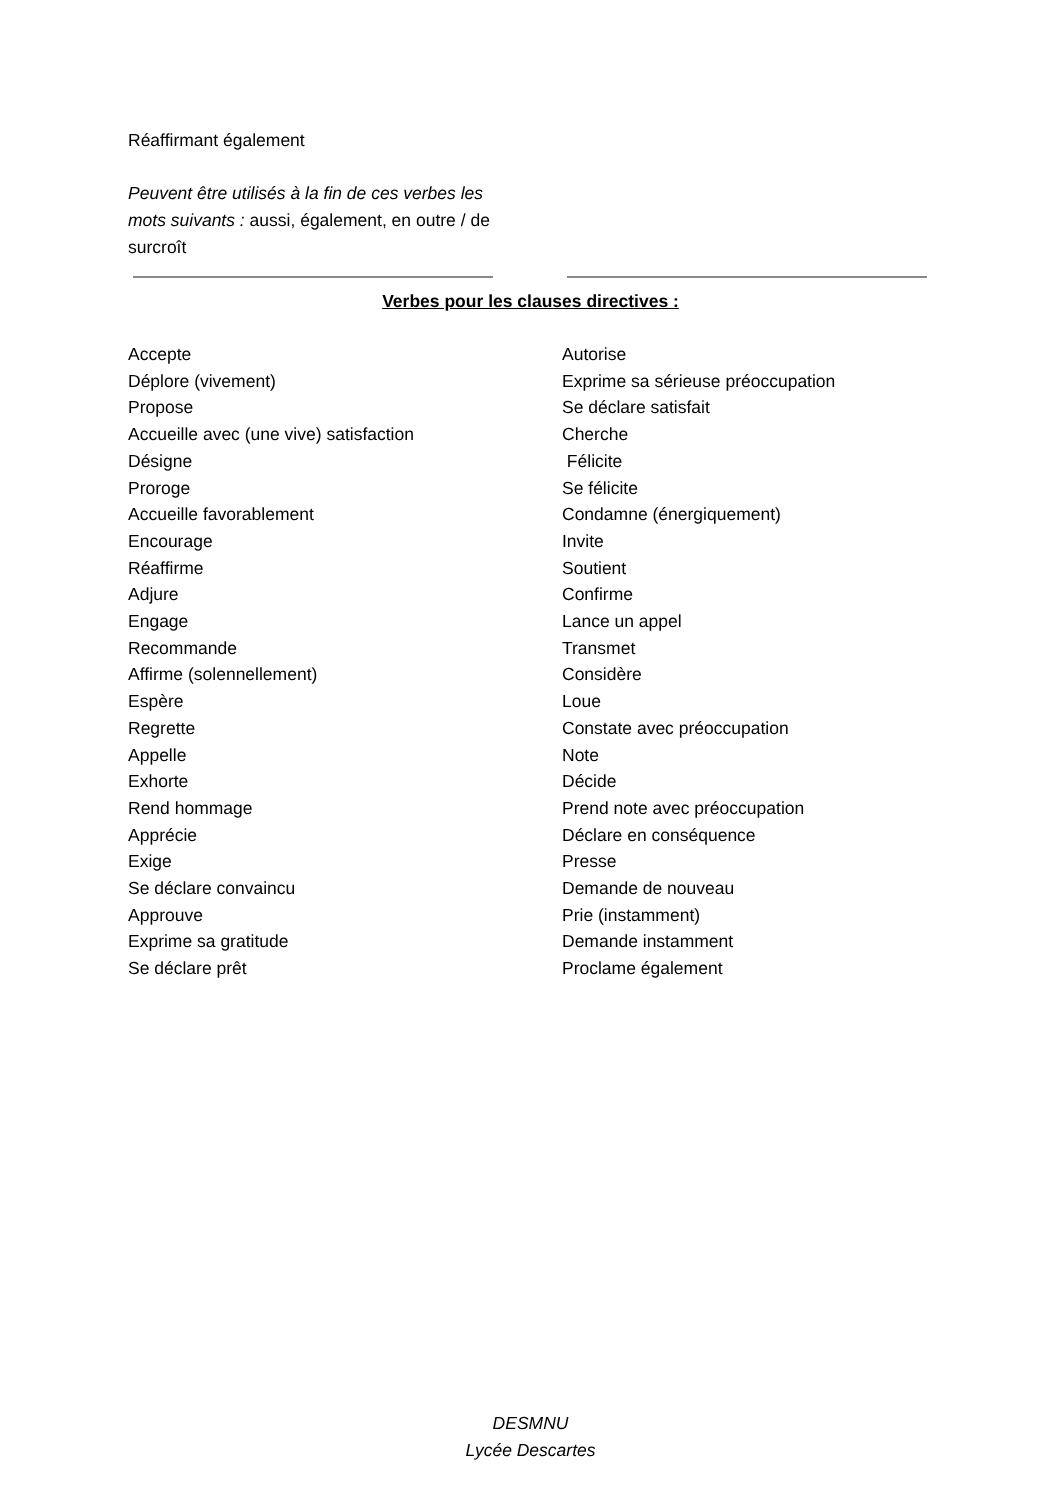Réaffirmant également
Peuvent être utilisés à la fin de ces verbes les mots suivants : aussi, également, en outre / de surcroît
Verbes pour les clauses directives :
Accepte
Déplore (vivement)
Propose
Accueille avec (une vive) satisfaction
Désigne
Proroge
Accueille favorablement
Encourage
Réaffirme
Adjure
Engage
Recommande
Affirme (solennellement)
Espère
Regrette
Appelle
Exhorte
Rend hommage
Apprécie
Exige
Se déclare convaincu
Approuve
Exprime sa gratitude
Se déclare prêt
Autorise
Exprime sa sérieuse préoccupation
Se déclare satisfait
Cherche
Félicite
Se félicite
Condamne (énergiquement)
Invite
Soutient
Confirme
Lance un appel
Transmet
Considère
Loue
Constate avec préoccupation
Note
Décide
Prend note avec préoccupation
Déclare en conséquence
Presse
Demande de nouveau
Prie (instamment)
Demande instamment
Proclame également
DESMNU
Lycée Descartes